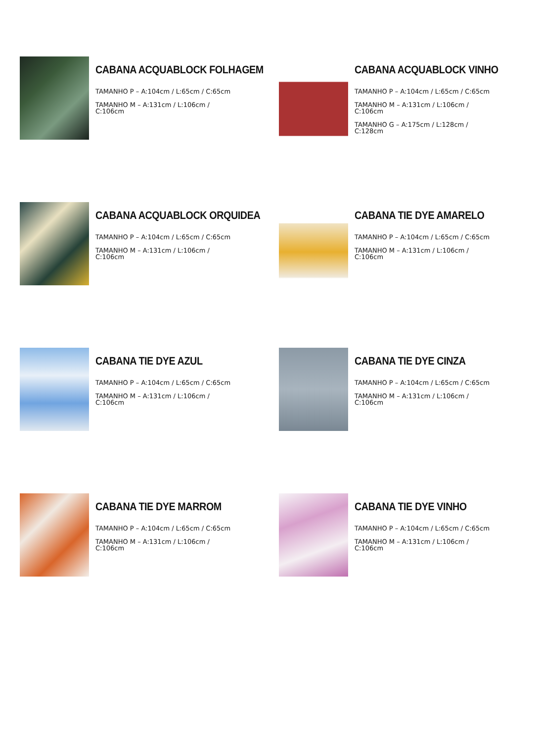CABANA ACQUABLOCK FOLHAGEM
TAMANHO P – A:104cm / L:65cm / C:65cm
TAMANHO M – A:131cm / L:106cm /
C:106cm
CABANA ACQUABLOCK VINHO
TAMANHO P – A:104cm / L:65cm / C:65cm
TAMANHO M – A:131cm / L:106cm /
C:106cm
TAMANHO G – A:175cm / L:128cm /
C:128cm
CABANA ACQUABLOCK ORQUIDEA
TAMANHO P – A:104cm / L:65cm / C:65cm
TAMANHO M – A:131cm / L:106cm /
C:106cm
CABANA TIE DYE AMARELO
TAMANHO P – A:104cm / L:65cm / C:65cm
TAMANHO M – A:131cm / L:106cm /
C:106cm
CABANA TIE DYE AZUL
TAMANHO P – A:104cm / L:65cm / C:65cm
TAMANHO M – A:131cm / L:106cm /
C:106cm
CABANA TIE DYE CINZA
TAMANHO P – A:104cm / L:65cm / C:65cm
TAMANHO M – A:131cm / L:106cm /
C:106cm
CABANA TIE DYE MARROM
TAMANHO P – A:104cm / L:65cm / C:65cm
TAMANHO M – A:131cm / L:106cm /
C:106cm
CABANA TIE DYE VINHO
TAMANHO P – A:104cm / L:65cm / C:65cm
TAMANHO M – A:131cm / L:106cm /
C:106cm